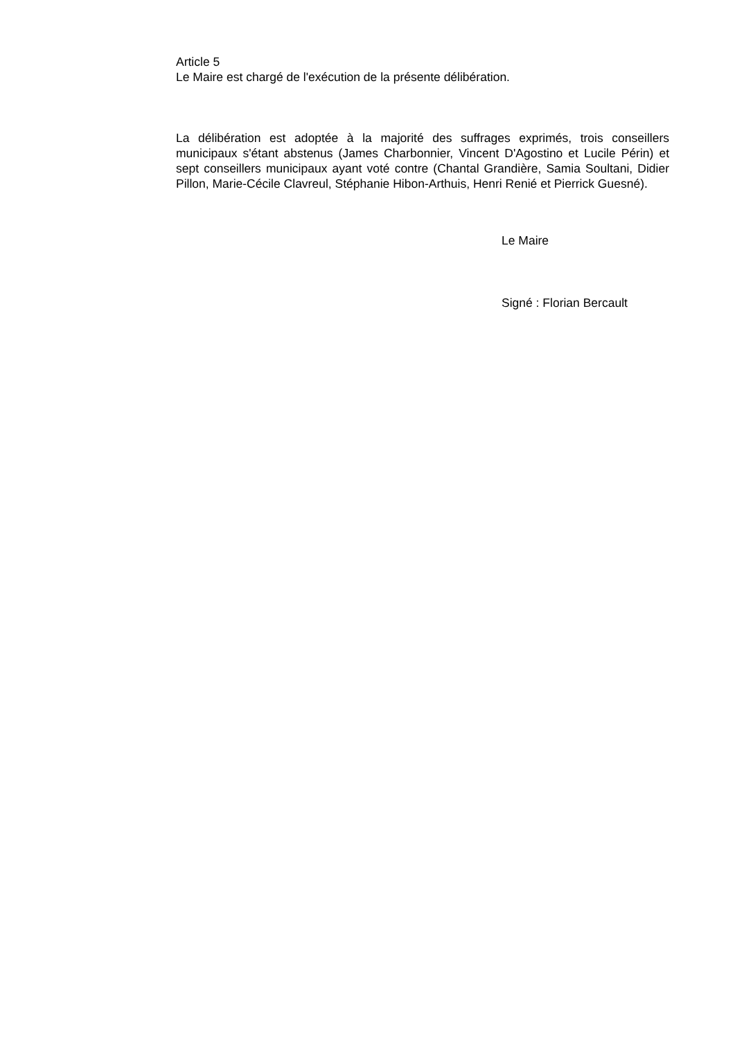Article 5
Le Maire est chargé de l'exécution de la présente délibération.
La délibération est adoptée à la majorité des suffrages exprimés, trois conseillers municipaux s'étant abstenus (James Charbonnier, Vincent D'Agostino et Lucile Périn) et sept conseillers municipaux ayant voté contre (Chantal Grandière, Samia Soultani, Didier Pillon, Marie-Cécile Clavreul, Stéphanie Hibon-Arthuis, Henri Renié et Pierrick Guesné).
Le Maire
Signé : Florian Bercault